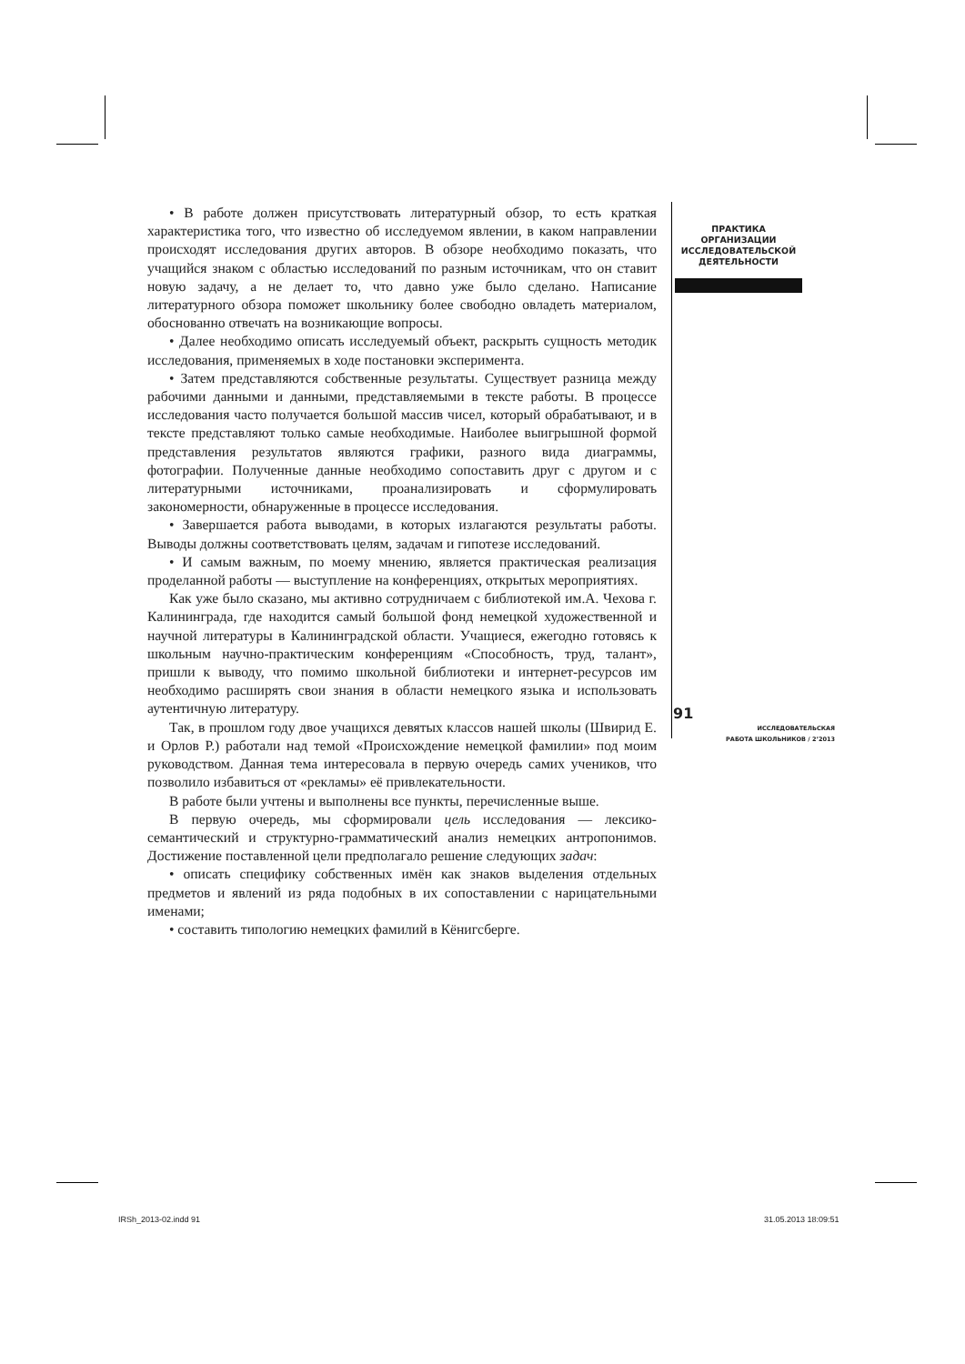• В работе должен присутствовать литературный обзор, то есть краткая характеристика того, что известно об исследуемом явлении, в каком направлении происходят исследования других авторов. В обзоре необходимо показать, что учащийся знаком с областью исследований по разным источникам, что он ставит новую задачу, а не делает то, что давно уже было сделано. Написание литературного обзора поможет школьнику более свободно овладеть материалом, обоснованно отвечать на возникающие вопросы.
• Далее необходимо описать исследуемый объект, раскрыть сущность методик исследования, применяемых в ходе постановки эксперимента.
• Затем представляются собственные результаты. Существует разница между рабочими данными и данными, представляемыми в тексте работы. В процессе исследования часто получается большой массив чисел, который обрабатывают, и в тексте представляют только самые необходимые. Наиболее выигрышной формой представления результатов являются графики, разного вида диаграммы, фотографии. Полученные данные необходимо сопоставить друг с другом и с литературными источниками, проанализировать и сформулировать закономерности, обнаруженные в процессе исследования.
• Завершается работа выводами, в которых излагаются результаты работы. Выводы должны соответствовать целям, задачам и гипотезе исследований.
• И самым важным, по моему мнению, является практическая реализация проделанной работы — выступление на конференциях, открытых мероприятиях.
Как уже было сказано, мы активно сотрудничаем с библиотекой им.А. Чехова г. Калининграда, где находится самый большой фонд немецкой художественной и научной литературы в Калининградской области. Учащиеся, ежегодно готовясь к школьным научно-практическим конференциям «Способность, труд, талант», пришли к выводу, что помимо школьной библиотеки и интернет-ресурсов им необходимо расширять свои знания в области немецкого языка и использовать аутентичную литературу.
Так, в прошлом году двое учащихся девятых классов нашей школы (Швирид Е. и Орлов Р.) работали над темой «Происхождение немецкой фамилии» под моим руководством. Данная тема интересовала в первую очередь самих учеников, что позволило избавиться от «рекламы» её привлекательности.
В работе были учтены и выполнены все пункты, перечисленные выше.
В первую очередь, мы сформировали цель исследования — лексико-семантический и структурно-грамматический анализ немецких антропонимов. Достижение поставленной цели предполагало решение следующих задач:
• описать специфику собственных имён как знаков выделения отдельных предметов и явлений из ряда подобных в их сопоставлении с нарицательными именами;
• составить типологию немецких фамилий в Кёнигсберге.
ПРАКТИКА
ОРГАНИЗАЦИИ
ИССЛЕДОВАТЕЛЬСКОЙ
ДЕЯТЕЛЬНОСТИ
91
ИССЛЕДОВАТЕЛЬСКАЯ
РАБОТА ШКОЛЬНИКОВ / 2’2013
IRSh_2013-02.indd 91 31.05.2013 18:09:51